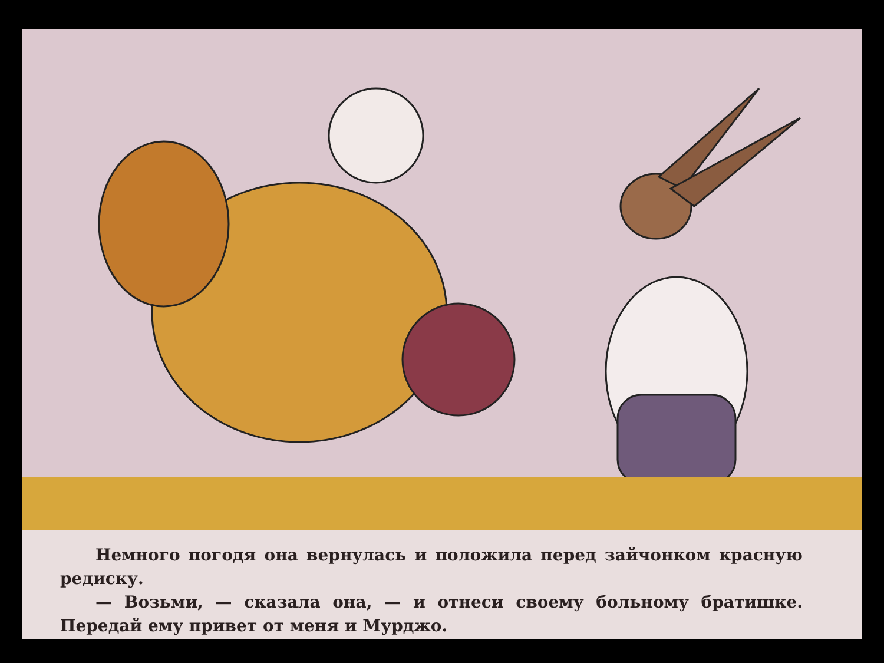Немного погодя она вернулась и положила перед зайчонком красную редиску.
— Возьми, — сказала она, — и отнеси своему больному братишке. Передай ему привет от меня и Мурджо.